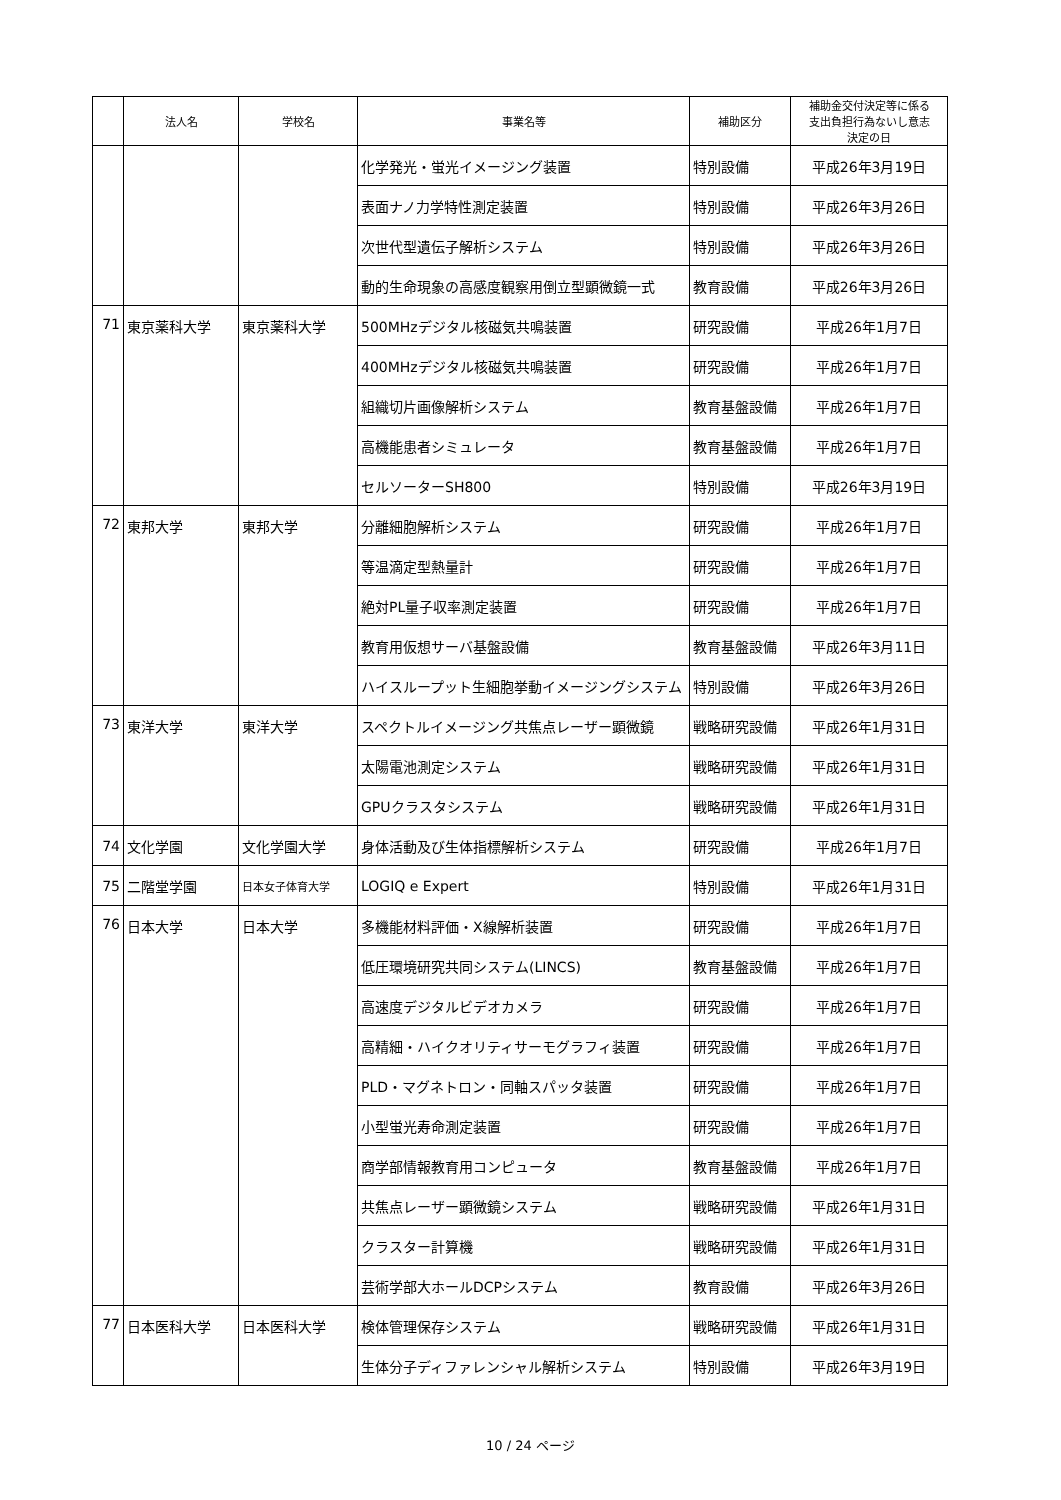| | 法人名 | 学校名 | 事業名等 | 補助区分 | 補助金交付決定等に係る 支出負担行為ないし意志 決定の日 |
| --- | --- | --- | --- | --- | --- |
| | | | 化学発光・蛍光イメージング装置 | 特別設備 | 平成26年3月19日 |
| | | | 表面ナノ力学特性測定装置 | 特別設備 | 平成26年3月26日 |
| | | | 次世代型遺伝子解析システム | 特別設備 | 平成26年3月26日 |
| | | | 動的生命現象の高感度観察用倒立型顕微鏡一式 | 教育設備 | 平成26年3月26日 |
| 71 | 東京薬科大学 | 東京薬科大学 | 500MHzデジタル核磁気共鳴装置 | 研究設備 | 平成26年1月7日 |
| | | | 400MHzデジタル核磁気共鳴装置 | 研究設備 | 平成26年1月7日 |
| | | | 組織切片画像解析システム | 教育基盤設備 | 平成26年1月7日 |
| | | | 高機能患者シミュレータ | 教育基盤設備 | 平成26年1月7日 |
| | | | セルソーターSH800 | 特別設備 | 平成26年3月19日 |
| 72 | 東邦大学 | 東邦大学 | 分離細胞解析システム | 研究設備 | 平成26年1月7日 |
| | | | 等温滴定型熱量計 | 研究設備 | 平成26年1月7日 |
| | | | 絶対PL量子収率測定装置 | 研究設備 | 平成26年1月7日 |
| | | | 教育用仮想サーバ基盤設備 | 教育基盤設備 | 平成26年3月11日 |
| | | | ハイスループット生細胞挙動イメージングシステム | 特別設備 | 平成26年3月26日 |
| 73 | 東洋大学 | 東洋大学 | スペクトルイメージング共焦点レーザー顕微鏡 | 戦略研究設備 | 平成26年1月31日 |
| | | | 太陽電池測定システム | 戦略研究設備 | 平成26年1月31日 |
| | | | GPUクラスタシステム | 戦略研究設備 | 平成26年1月31日 |
| 74 | 文化学園 | 文化学園大学 | 身体活動及び生体指標解析システム | 研究設備 | 平成26年1月7日 |
| 75 | 二階堂学園 | 日本女子体育大学 | LOGIQ e Expert | 特別設備 | 平成26年1月31日 |
| 76 | 日本大学 | 日本大学 | 多機能材料評価・X線解析装置 | 研究設備 | 平成26年1月7日 |
| | | | 低圧環境研究共同システム(LINCS) | 教育基盤設備 | 平成26年1月7日 |
| | | | 高速度デジタルビデオカメラ | 研究設備 | 平成26年1月7日 |
| | | | 高精細・ハイクオリティサーモグラフィ装置 | 研究設備 | 平成26年1月7日 |
| | | | PLD・マグネトロン・同軸スパッタ装置 | 研究設備 | 平成26年1月7日 |
| | | | 小型蛍光寿命測定装置 | 研究設備 | 平成26年1月7日 |
| | | | 商学部情報教育用コンピュータ | 教育基盤設備 | 平成26年1月7日 |
| | | | 共焦点レーザー顕微鏡システム | 戦略研究設備 | 平成26年1月31日 |
| | | | クラスター計算機 | 戦略研究設備 | 平成26年1月31日 |
| | | | 芸術学部大ホールDCPシステム | 教育設備 | 平成26年3月26日 |
| 77 | 日本医科大学 | 日本医科大学 | 検体管理保存システム | 戦略研究設備 | 平成26年1月31日 |
| | | | 生体分子ディファレンシャル解析システム | 特別設備 | 平成26年3月19日 |
10 / 24 ページ